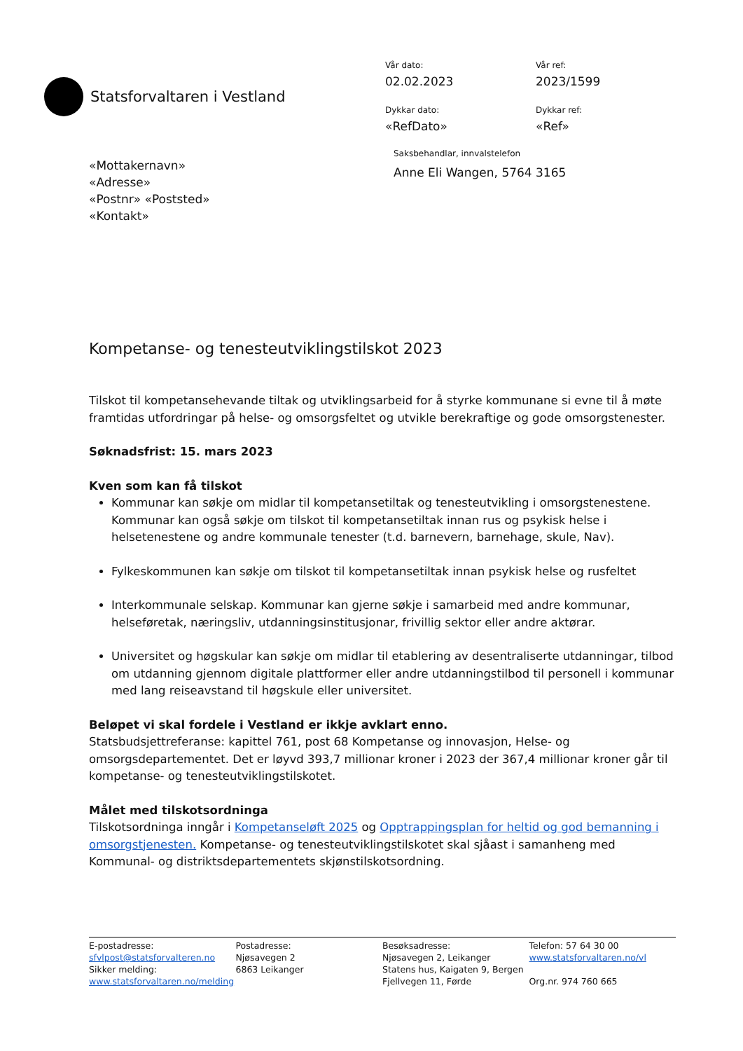Statsforvaltaren i Vestland
Vår dato:
Vår ref:
02.02.2023
2023/1599
Dykkar dato:
Dykkar ref:
«RefDato»
«Ref»
«Mottakernavn»
«Adresse»
«Postnr» «Poststed»
«Kontakt»
Saksbehandlar, innvalstelefon
Anne Eli Wangen, 5764 3165
Kompetanse- og tenesteutviklingstilskot 2023
Tilskot til kompetansehevande tiltak og utviklingsarbeid for å styrke kommunane si evne til å møte framtidas utfordringar på helse- og omsorgsfeltet og utvikle berekraftige og gode omsorgstenester.
Søknadsfrist: 15. mars 2023
Kven som kan få tilskot
Kommunar kan søkje om midlar til kompetansetiltak og tenesteutvikling i omsorgstenestene. Kommunar kan også søkje om tilskot til kompetansetiltak innan rus og psykisk helse i helsetenestene og andre kommunale tenester (t.d. barnevern, barnehage, skule, Nav).
Fylkeskommunen kan søkje om tilskot til kompetansetiltak innan psykisk helse og rusfeltet
Interkommunale selskap. Kommunar kan gjerne søkje i samarbeid med andre kommunar, helseføretak, næringsliv, utdanningsinstitusjonar, frivillig sektor eller andre aktørar.
Universitet og høgskular kan søkje om midlar til etablering av desentraliserte utdanningar, tilbod om utdanning gjennom digitale plattformer eller andre utdanningstilbod til personell i kommunar med lang reiseavstand til høgskule eller universitet.
Beløpet vi skal fordele i Vestland er ikkje avklart enno.
Statsbudsjettreferanse: kapittel 761, post 68 Kompetanse og innovasjon, Helse- og omsorgsdepartementet. Det er løyvd 393,7 millionar kroner i 2023 der 367,4 millionar kroner går til kompetanse- og tenesteutviklingstilskotet.
Målet med tilskotsordninga
Tilskotsordninga inngår i Kompetanseløft 2025 og Opptrappingsplan for heltid og god bemanning i omsorgstjenesten. Kompetanse- og tenesteutviklingstilskotet skal sjåast i samanheng med Kommunal- og distriktsdepartementets skjønstilskotsordning.
E-postadresse:
sfvlpost@statsforvalteren.no
Sikker melding:
www.statsforvaltaren.no/melding
Postadresse:
Njøsavegen 2
6863 Leikanger
Besøksadresse:
Njøsavegen 2, Leikanger
Statens hus, Kaigaten 9, Bergen
Fjellvegen 11, Førde
Telefon: 57 64 30 00
www.statsforvaltaren.no/vl
Org.nr. 974 760 665